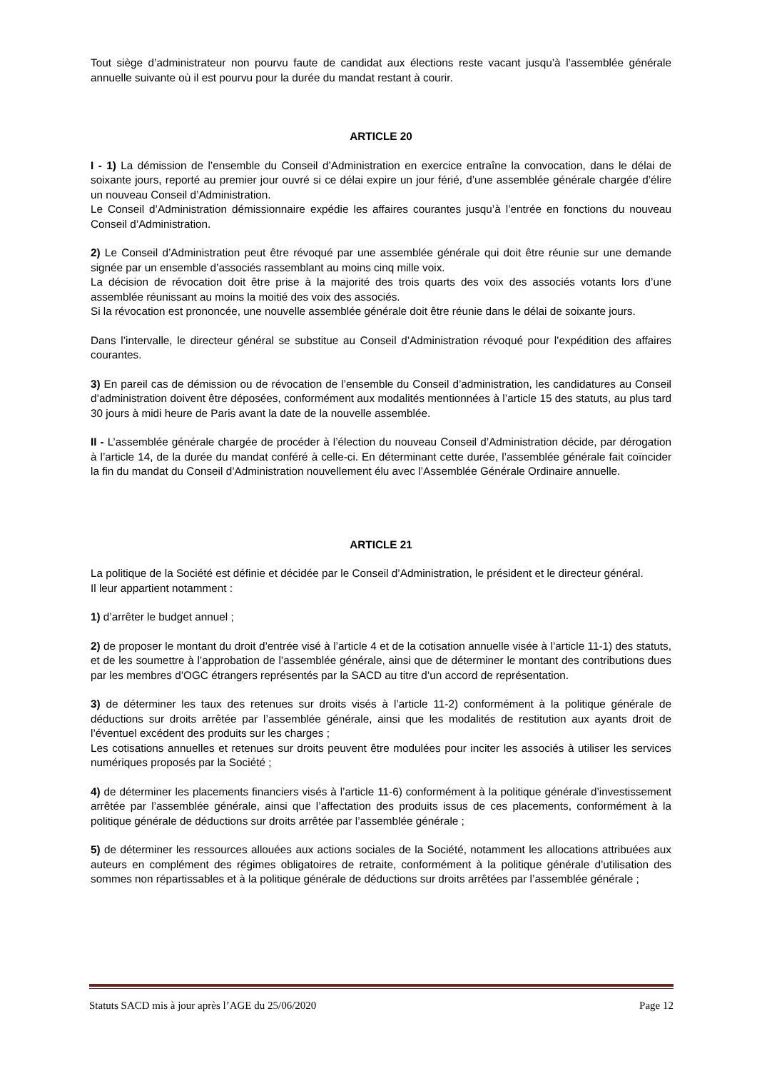Tout siège d’administrateur non pourvu faute de candidat aux élections reste vacant jusqu’à l’assemblée générale annuelle suivante où il est pourvu pour la durée du mandat restant à courir.
ARTICLE 20
I - 1) La démission de l’ensemble du Conseil d’Administration en exercice entraîne la convocation, dans le délai de soixante jours, reporté au premier jour ouvré si ce délai expire un jour férié, d’une assemblée générale chargée d’élire un nouveau Conseil d’Administration.
Le Conseil d’Administration démissionnaire expédie les affaires courantes jusqu’à l’entrée en fonctions du nouveau Conseil d’Administration.
2) Le Conseil d’Administration peut être révoqué par une assemblée générale qui doit être réunie sur une demande signée par un ensemble d’associés rassemblant au moins cinq mille voix.
La décision de révocation doit être prise à la majorité des trois quarts des voix des associés votants lors d’une assemblée réunissant au moins la moitié des voix des associés.
Si la révocation est prononcée, une nouvelle assemblée générale doit être réunie dans le délai de soixante jours.
Dans l’intervalle, le directeur général se substitue au Conseil d’Administration révoqué pour l’expédition des affaires courantes.
3) En pareil cas de démission ou de révocation de l’ensemble du Conseil d’administration, les candidatures au Conseil d’administration doivent être déposées, conformément aux modalités mentionnées à l’article 15 des statuts, au plus tard 30 jours à midi heure de Paris avant la date de la nouvelle assemblée.
II - L’assemblée générale chargée de procéder à l’élection du nouveau Conseil d’Administration décide, par dérogation à l’article 14, de la durée du mandat conféré à celle-ci. En déterminant cette durée, l’assemblée générale fait coïncider la fin du mandat du Conseil d’Administration nouvellement élu avec l’Assemblée Générale Ordinaire annuelle.
ARTICLE 21
La politique de la Société est définie et décidée par le Conseil d’Administration, le président et le directeur général.
Il leur appartient notamment :
1) d’arrêter le budget annuel ;
2) de proposer le montant du droit d’entrée visé à l’article 4 et de la cotisation annuelle visée à l’article 11-1) des statuts, et de les soumettre à l’approbation de l’assemblée générale, ainsi que de déterminer le montant des contributions dues par les membres d’OGC étrangers représentés par la SACD au titre d’un accord de représentation.
3) de déterminer les taux des retenues sur droits visés à l’article 11-2) conformément à la politique générale de déductions sur droits arrêtée par l’assemblée générale, ainsi que les modalités de restitution aux ayants droit de l’éventuel excédent des produits sur les charges ;
Les cotisations annuelles et retenues sur droits peuvent être modulées pour inciter les associés à utiliser les services numériques proposés par la Société ;
4) de déterminer les placements financiers visés à l’article 11-6) conformément à la politique générale d’investissement arrêtée par l’assemblée générale, ainsi que l’affectation des produits issus de ces placements, conformément à la politique générale de déductions sur droits arrêtée par l’assemblée générale ;
5) de déterminer les ressources allouées aux actions sociales de la Société, notamment les allocations attribuées aux auteurs en complément des régimes obligatoires de retraite, conformément à la politique générale d’utilisation des sommes non répartissables et à la politique générale de déductions sur droits arrêtées par l’assemblée générale ;
Statuts SACD mis à jour après l’AGE du 25/06/2020 Page 12